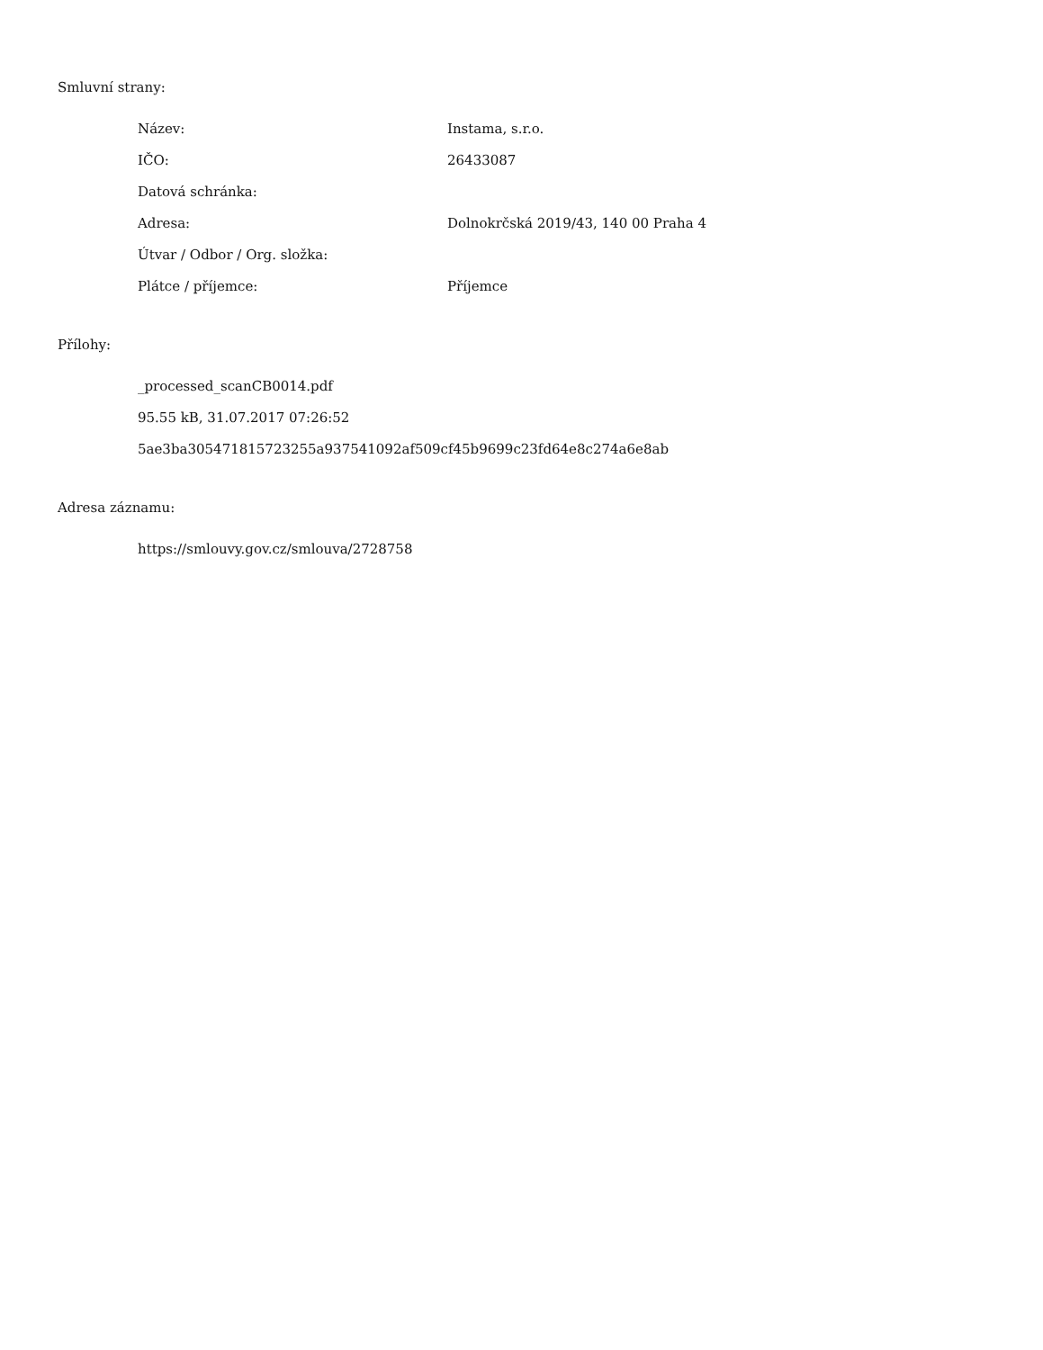Smluvní strany:
| Název: | Instama, s.r.o. |
| IČO: | 26433087 |
| Datová schránka: | |
| Adresa: | Dolnokrčská 2019/43, 140 00 Praha 4 |
| Útvar / Odbor / Org. složka: | |
| Plátce / příjemce: | Příjemce |
Přílohy:
_processed_scanCB0014.pdf
95.55 kB, 31.07.2017 07:26:52
5ae3ba305471815723255a937541092af509cf45b9699c23fd64e8c274a6e8ab
Adresa záznamu:
https://smlouvy.gov.cz/smlouva/2728758